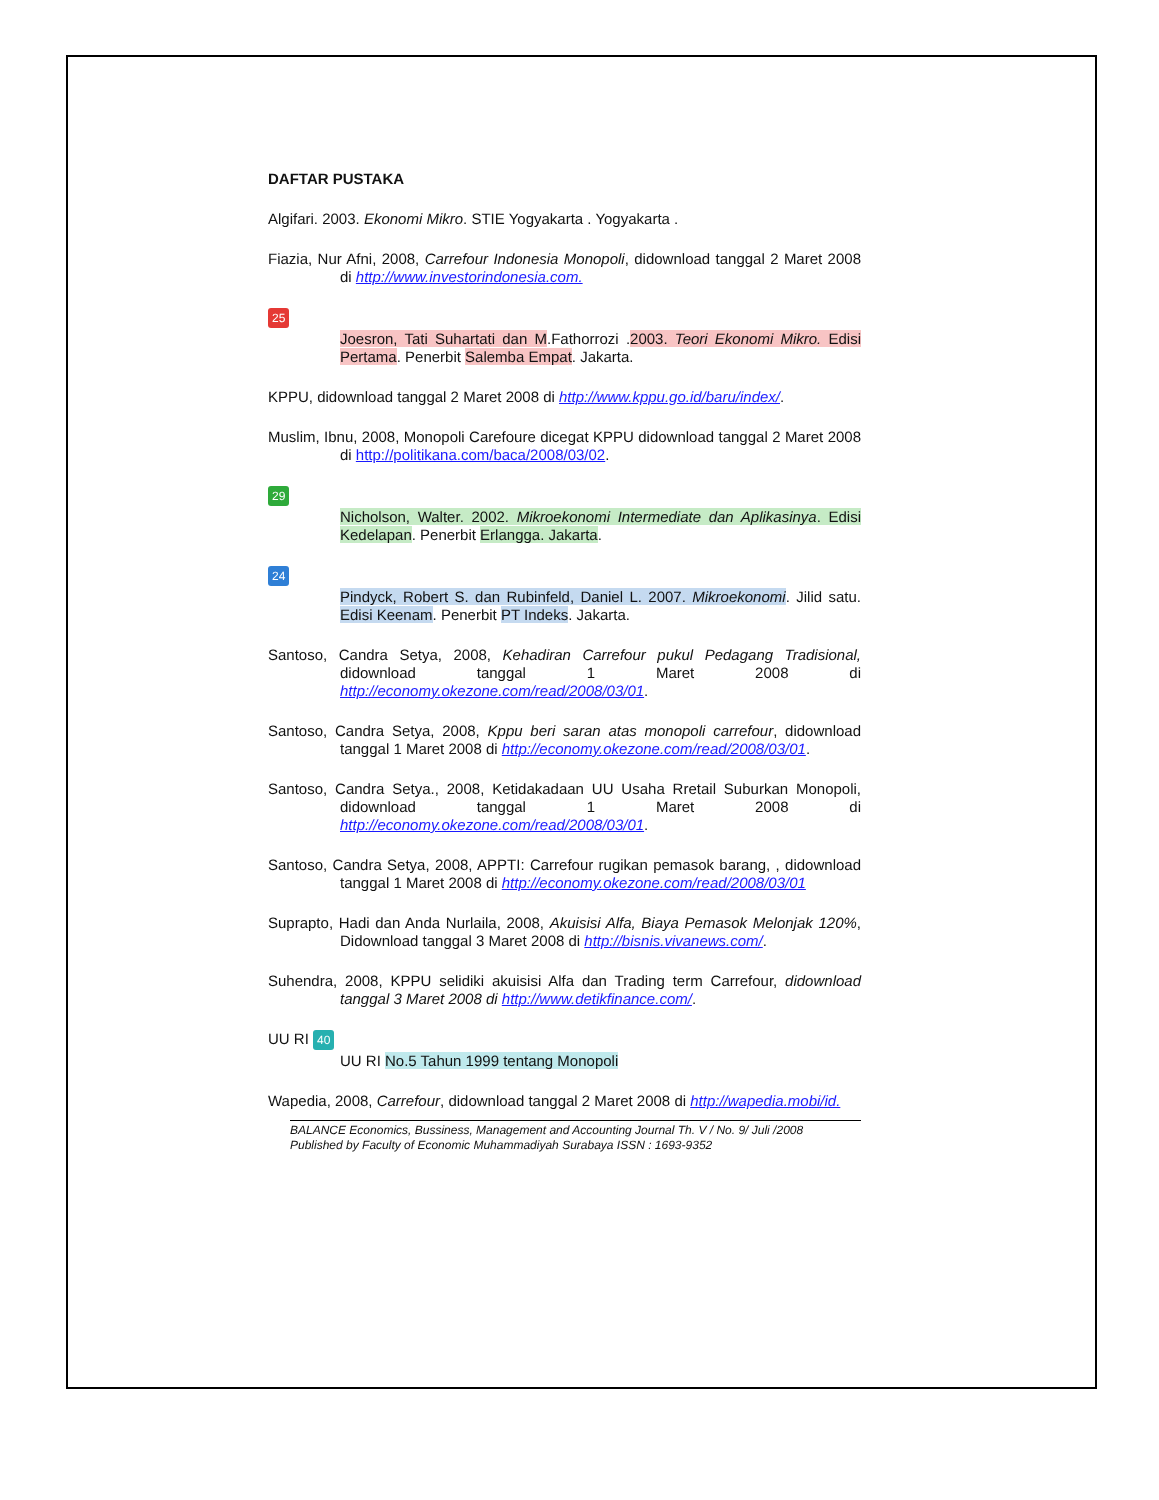DAFTAR PUSTAKA
Algifari. 2003. Ekonomi Mikro. STIE Yogyakarta . Yogyakarta .
Fiazia, Nur Afni, 2008, Carrefour Indonesia Monopoli, didownload tanggal 2 Maret 2008 di http://www.investorindonesia.com.
25
Joesron, Tati Suhartati dan M.Fathorrozi .2003. Teori Ekonomi Mikro. Edisi Pertama. Penerbit Salemba Empat. Jakarta.
KPPU, didownload tanggal 2 Maret 2008 di http://www.kppu.go.id/baru/index/.
Muslim, Ibnu, 2008, Monopoli Carefoure dicegat KPPU didownload tanggal 2 Maret 2008 di http://politikana.com/baca/2008/03/02.
29
Nicholson, Walter. 2002. Mikroekonomi Intermediate dan Aplikasinya. Edisi Kedelapan. Penerbit Erlangga. Jakarta.
24
Pindyck, Robert S. dan Rubinfeld, Daniel L. 2007. Mikroekonomi. Jilid satu. Edisi Keenam. Penerbit PT Indeks. Jakarta.
Santoso, Candra Setya, 2008, Kehadiran Carrefour pukul Pedagang Tradisional, didownload tanggal 1 Maret 2008 di http://economy.okezone.com/read/2008/03/01.
Santoso, Candra Setya, 2008, Kppu beri saran atas monopoli carrefour, didownload tanggal 1 Maret 2008 di http://economy.okezone.com/read/2008/03/01.
Santoso, Candra Setya., 2008, Ketidakadaan UU Usaha Rretail Suburkan Monopoli, didownload tanggal 1 Maret 2008 di http://economy.okezone.com/read/2008/03/01.
Santoso, Candra Setya, 2008, APPTI: Carrefour rugikan pemasok barang, , didownload tanggal 1 Maret 2008 di http://economy.okezone.com/read/2008/03/01
Suprapto, Hadi dan Anda Nurlaila, 2008, Akuisisi Alfa, Biaya Pemasok Melonjak 120%, Didownload tanggal 3 Maret 2008 di http://bisnis.vivanews.com/.
Suhendra, 2008, KPPU selidiki akuisisi Alfa dan Trading term Carrefour, didownload tanggal 3 Maret 2008 di http://www.detikfinance.com/.
UU RI 40
UU RI No.5 Tahun 1999 tentang Monopoli
Wapedia, 2008, Carrefour, didownload tanggal 2 Maret 2008 di http://wapedia.mobi/id.
BALANCE Economics, Bussiness, Management and Accounting Journal Th. V / No. 9/ Juli /2008
Published by Faculty of Economic Muhammadiyah Surabaya ISSN : 1693-9352